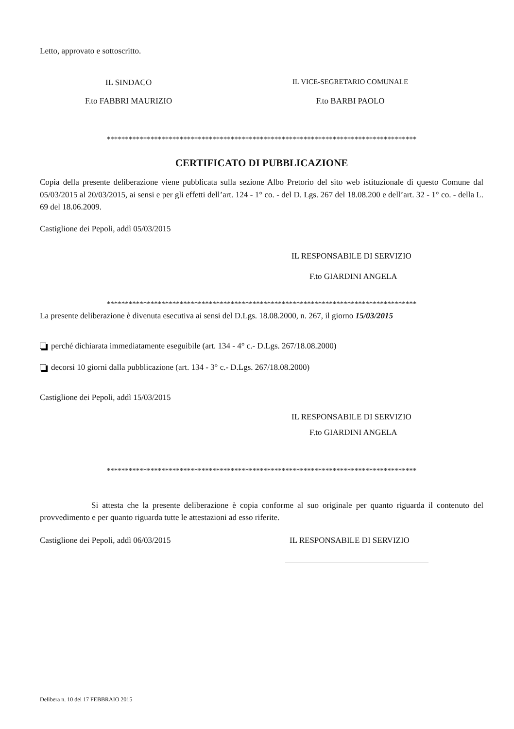Letto, approvato e sottoscritto.
IL SINDACO IL VICE-SEGRETARIO COMUNALE
F.to FABBRI MAURIZIO F.to BARBI PAOLO
*************************************************************************************
CERTIFICATO DI PUBBLICAZIONE
Copia della presente deliberazione viene pubblicata sulla sezione Albo Pretorio del sito web istituzionale di questo Comune dal 05/03/2015 al 20/03/2015, ai sensi e per gli effetti dell’art. 124 - 1° co. - del D. Lgs. 267 del 18.08.200 e dell’art. 32 - 1° co. - della L. 69 del 18.06.2009.
Castiglione dei Pepoli, addì 05/03/2015
IL RESPONSABILE DI SERVIZIO
F.to GIARDINI ANGELA
*************************************************************************************
La presente deliberazione è divenuta esecutiva ai sensi del D.Lgs. 18.08.2000, n. 267, il giorno 15/03/2015
perché dichiarata immediatamente eseguibile (art. 134 - 4° c.- D.Lgs. 267/18.08.2000)
decorsi 10 giorni dalla pubblicazione (art. 134 - 3° c.- D.Lgs. 267/18.08.2000)
Castiglione dei Pepoli, addì 15/03/2015
IL RESPONSABILE DI SERVIZIO
F.to GIARDINI ANGELA
*************************************************************************************
Si attesta che la presente deliberazione è copia conforme al suo originale per quanto riguarda il contenuto del provvedimento e per quanto riguarda tutte le attestazioni ad esso riferite.
Castiglione dei Pepoli, addì 06/03/2015 IL RESPONSABILE DI SERVIZIO
Delibera n. 10 del 17 FEBBRAIO 2015